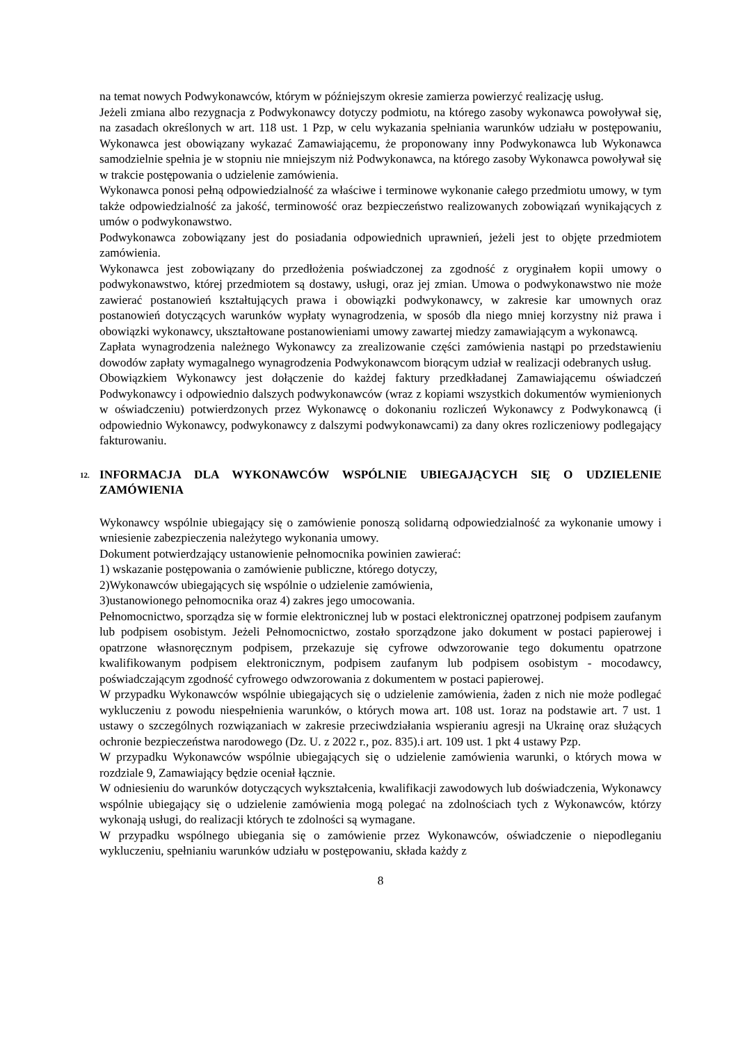na temat nowych Podwykonawców, którym w późniejszym okresie zamierza powierzyć realizację usług.
Jeżeli zmiana albo rezygnacja z Podwykonawcy dotyczy podmiotu, na którego zasoby wykonawca powoływał się, na zasadach określonych w art. 118 ust. 1 Pzp, w celu wykazania spełniania warunków udziału w postępowaniu, Wykonawca jest obowiązany wykazać Zamawiającemu, że proponowany inny Podwykonawca lub Wykonawca samodzielnie spełnia je w stopniu nie mniejszym niż Podwykonawca, na którego zasoby Wykonawca powoływał się w trakcie postępowania o udzielenie zamówienia.
Wykonawca ponosi pełną odpowiedzialność za właściwe i terminowe wykonanie całego przedmiotu umowy, w tym także odpowiedzialność za jakość, terminowość oraz bezpieczeństwo realizowanych zobowiązań wynikających z umów o podwykonawstwo.
Podwykonawca zobowiązany jest do posiadania odpowiednich uprawnień, jeżeli jest to objęte przedmiotem zamówienia.
Wykonawca jest zobowiązany do przedłożenia poświadczonej za zgodność z oryginałem kopii umowy o podwykonawstwo, której przedmiotem są dostawy, usługi, oraz jej zmian. Umowa o podwykonawstwo nie może zawierać postanowień kształtujących prawa i obowiązki podwykonawcy, w zakresie kar umownych oraz postanowień dotyczących warunków wypłaty wynagrodzenia, w sposób dla niego mniej korzystny niż prawa i obowiązki wykonawcy, ukształtowane postanowieniami umowy zawartej miedzy zamawiającym a wykonawcą.
Zapłata wynagrodzenia należnego Wykonawcy za zrealizowanie części zamówienia nastąpi po przedstawieniu dowodów zapłaty wymagalnego wynagrodzenia Podwykonawcom biorącym udział w realizacji odebranych usług.
Obowiązkiem Wykonawcy jest dołączenie do każdej faktury przedkładanej Zamawiającemu oświadczeń Podwykonawcy i odpowiednio dalszych podwykonawców (wraz z kopiami wszystkich dokumentów wymienionych w oświadczeniu) potwierdzonych przez Wykonawcę o dokonaniu rozliczeń Wykonawcy z Podwykonawcą (i odpowiednio Wykonawcy, podwykonawcy z dalszymi podwykonawcami) za dany okres rozliczeniowy podlegający fakturowaniu.
12. INFORMACJA DLA WYKONAWCÓW WSPÓLNIE UBIEGAJĄCYCH SIĘ O UDZIELENIE ZAMÓWIENIA
Wykonawcy wspólnie ubiegający się o zamówienie ponoszą solidarną odpowiedzialność za wykonanie umowy i wniesienie zabezpieczenia należytego wykonania umowy.
Dokument potwierdzający ustanowienie pełnomocnika powinien zawierać:
1) wskazanie postępowania o zamówienie publiczne, którego dotyczy,
2)Wykonawców ubiegających się wspólnie o udzielenie zamówienia,
3)ustanowionego pełnomocnika oraz 4) zakres jego umocowania.
Pełnomocnictwo, sporządza się w formie elektronicznej lub w postaci elektronicznej opatrzonej podpisem zaufanym lub podpisem osobistym. Jeżeli Pełnomocnictwo, zostało sporządzone jako dokument w postaci papierowej i opatrzone własnoręcznym podpisem, przekazuje się cyfrowe odwzorowanie tego dokumentu opatrzone kwalifikowanym podpisem elektronicznym, podpisem zaufanym lub podpisem osobistym - mocodawcy, poświadczającym zgodność cyfrowego odwzorowania z dokumentem w postaci papierowej.
W przypadku Wykonawców wspólnie ubiegających się o udzielenie zamówienia, żaden z nich nie może podlegać wykluczeniu z powodu niespełnienia warunków, o których mowa art. 108 ust. 1oraz na podstawie art. 7 ust. 1 ustawy o szczególnych rozwiązaniach w zakresie przeciwdziałania wspieraniu agresji na Ukrainę oraz służących ochronie bezpieczeństwa narodowego (Dz. U. z 2022 r., poz. 835).i art. 109 ust. 1 pkt 4 ustawy Pzp.
W przypadku Wykonawców wspólnie ubiegających się o udzielenie zamówienia warunki, o których mowa w rozdziale 9, Zamawiający będzie oceniał łącznie.
W odniesieniu do warunków dotyczących wykształcenia, kwalifikacji zawodowych lub doświadczenia, Wykonawcy wspólnie ubiegający się o udzielenie zamówienia mogą polegać na zdolnościach tych z Wykonawców, którzy wykonają usługi, do realizacji których te zdolności są wymagane.
W przypadku wspólnego ubiegania się o zamówienie przez Wykonawców, oświadczenie o niepodleganiu wykluczeniu, spełnianiu warunków udziału w postępowaniu, składa każdy z
8